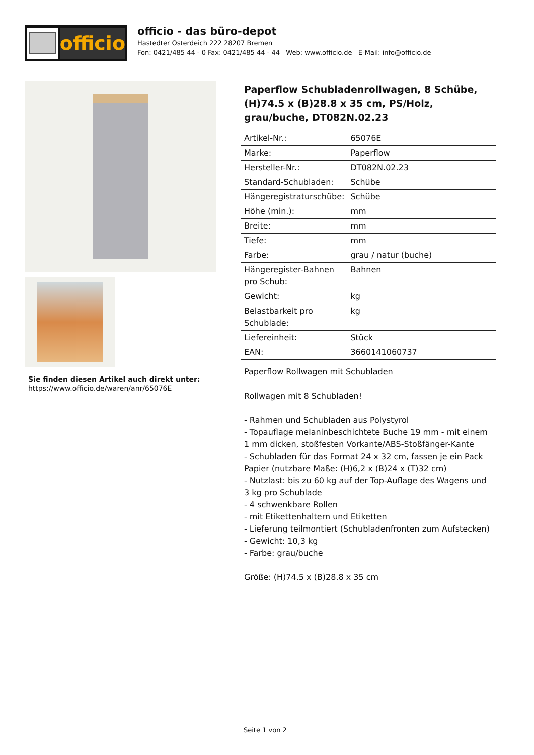officio
officio - das büro-depot
Hastedter Osterdeich 222 28207 Bremen
Fon: 0421/485 44 - 0 Fax: 0421/485 44 - 44 Web: www.officio.de E-Mail: info@officio.de
Sie finden diesen Artikel auch direkt unter:
https://www.officio.de/waren/anr/65076E
Paperflow Schubladenrollwagen, 8 Schübe, (H)74.5 x (B)28.8 x 35 cm, PS/Holz, grau/buche, DT082N.02.23
| Artikel-Nr.: | 65076E |
| Marke: | Paperflow |
| Hersteller-Nr.: | DT082N.02.23 |
| Standard-Schubladen: | Schübe |
| Hängeregistraturschübe: | Schübe |
| Höhe (min.): | mm |
| Breite: | mm |
| Tiefe: | mm |
| Farbe: | grau / natur (buche) |
| Hängeregister-Bahnen pro Schub: | Bahnen |
| Gewicht: | kg |
| Belastbarkeit pro Schublade: | kg |
| Liefereinheit: | Stück |
| EAN: | 3660141060737 |
Paperflow Rollwagen mit Schubladen
Rollwagen mit 8 Schubladen!
- Rahmen und Schubladen aus Polystyrol
- Topauflage melaninbeschichtete Buche 19 mm - mit einem 1 mm dicken, stoßfesten Vorkante/ABS-Stoßfänger-Kante
- Schubladen für das Format 24 x 32 cm, fassen je ein Pack Papier (nutzbare Maße: (H)6,2 x (B)24 x (T)32 cm)
- Nutzlast: bis zu 60 kg auf der Top-Auflage des Wagens und 3 kg pro Schublade
- 4 schwenkbare Rollen
- mit Etikettenhaltern und Etiketten
- Lieferung teilmontiert (Schubladenfronten zum Aufstecken)
- Gewicht: 10,3 kg
- Farbe: grau/buche
Größe: (H)74.5 x (B)28.8 x 35 cm
Seite 1 von 2